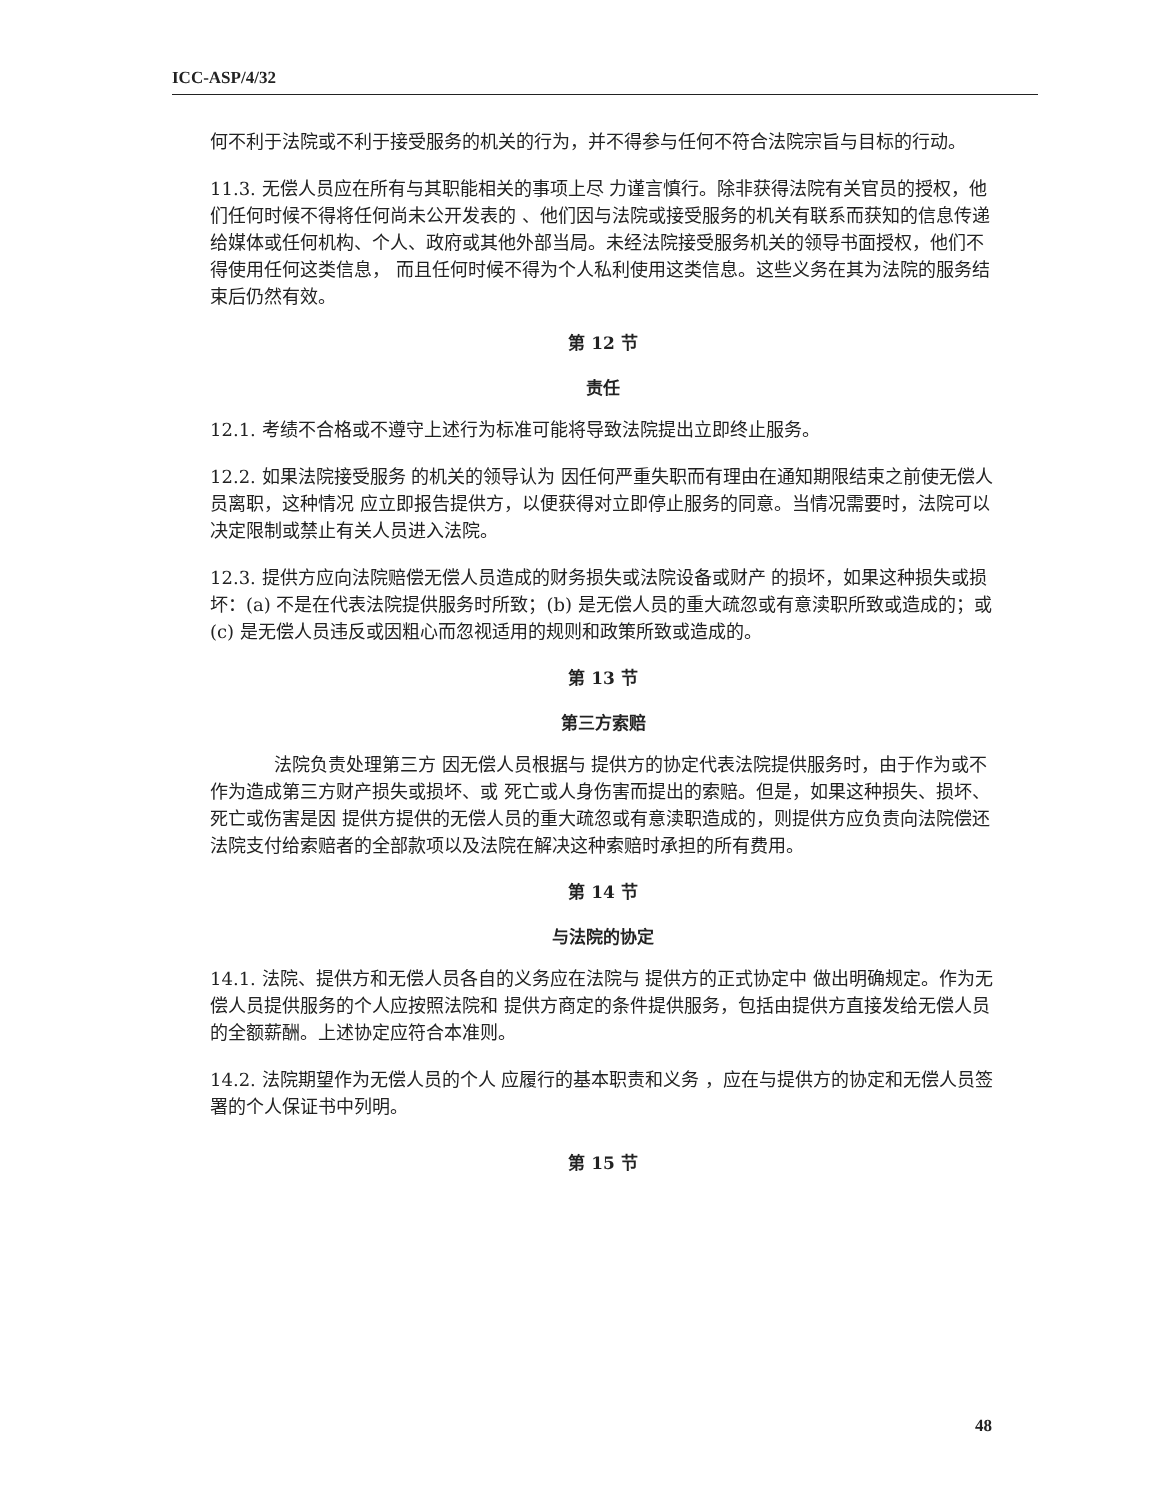ICC-ASP/4/32
何不利于法院或不利于接受服务的机关的行为，并不得参与任何不符合法院宗旨与目标的行动。
11.3. 无偿人员应在所有与其职能相关的事项上尽 力谨言慎行。除非获得法院有关官员的授权，他们任何时候不得将任何尚未公开发表的 、他们因与法院或接受服务的机关有联系而获知的信息传递给媒体或任何机构、个人、政府或其他外部当局。未经法院接受服务机关的领导书面授权，他们不得使用任何这类信息， 而且任何时候不得为个人私利使用这类信息。这些义务在其为法院的服务结束后仍然有效。
第 12 节
责任
12.1. 考绩不合格或不遵守上述行为标准可能将导致法院提出立即终止服务。
12.2. 如果法院接受服务 的机关的领导认为 因任何严重失职而有理由在通知期限结束之前使无偿人员离职，这种情况 应立即报告提供方，以便获得对立即停止服务的同意。当情况需要时，法院可以决定限制或禁止有关人员进入法院。
12.3. 提供方应向法院赔偿无偿人员造成的财务损失或法院设备或财产 的损坏，如果这种损失或损坏：(a) 不是在代表法院提供服务时所致；(b) 是无偿人员的重大疏忽或有意渎职所致或造成的；或 (c) 是无偿人员违反或因粗心而忽视适用的规则和政策所致或造成的。
第 13 节
第三方索赔
法院负责处理第三方 因无偿人员根据与 提供方的协定代表法院提供服务时，由于作为或不作为造成第三方财产损失或损坏、或 死亡或人身伤害而提出的索赔。但是，如果这种损失、损坏、死亡或伤害是因 提供方提供的无偿人员的重大疏忽或有意渎职造成的，则提供方应负责向法院偿还法院支付给索赔者的全部款项以及法院在解决这种索赔时承担的所有费用。
第 14 节
与法院的协定
14.1. 法院、提供方和无偿人员各自的义务应在法院与 提供方的正式协定中 做出明确规定。作为无偿人员提供服务的个人应按照法院和 提供方商定的条件提供服务，包括由提供方直接发给无偿人员的全额薪酬。上述协定应符合本准则。
14.2. 法院期望作为无偿人员的个人 应履行的基本职责和义务 ，应在与提供方的协定和无偿人员签署的个人保证书中列明。
第 15 节
48